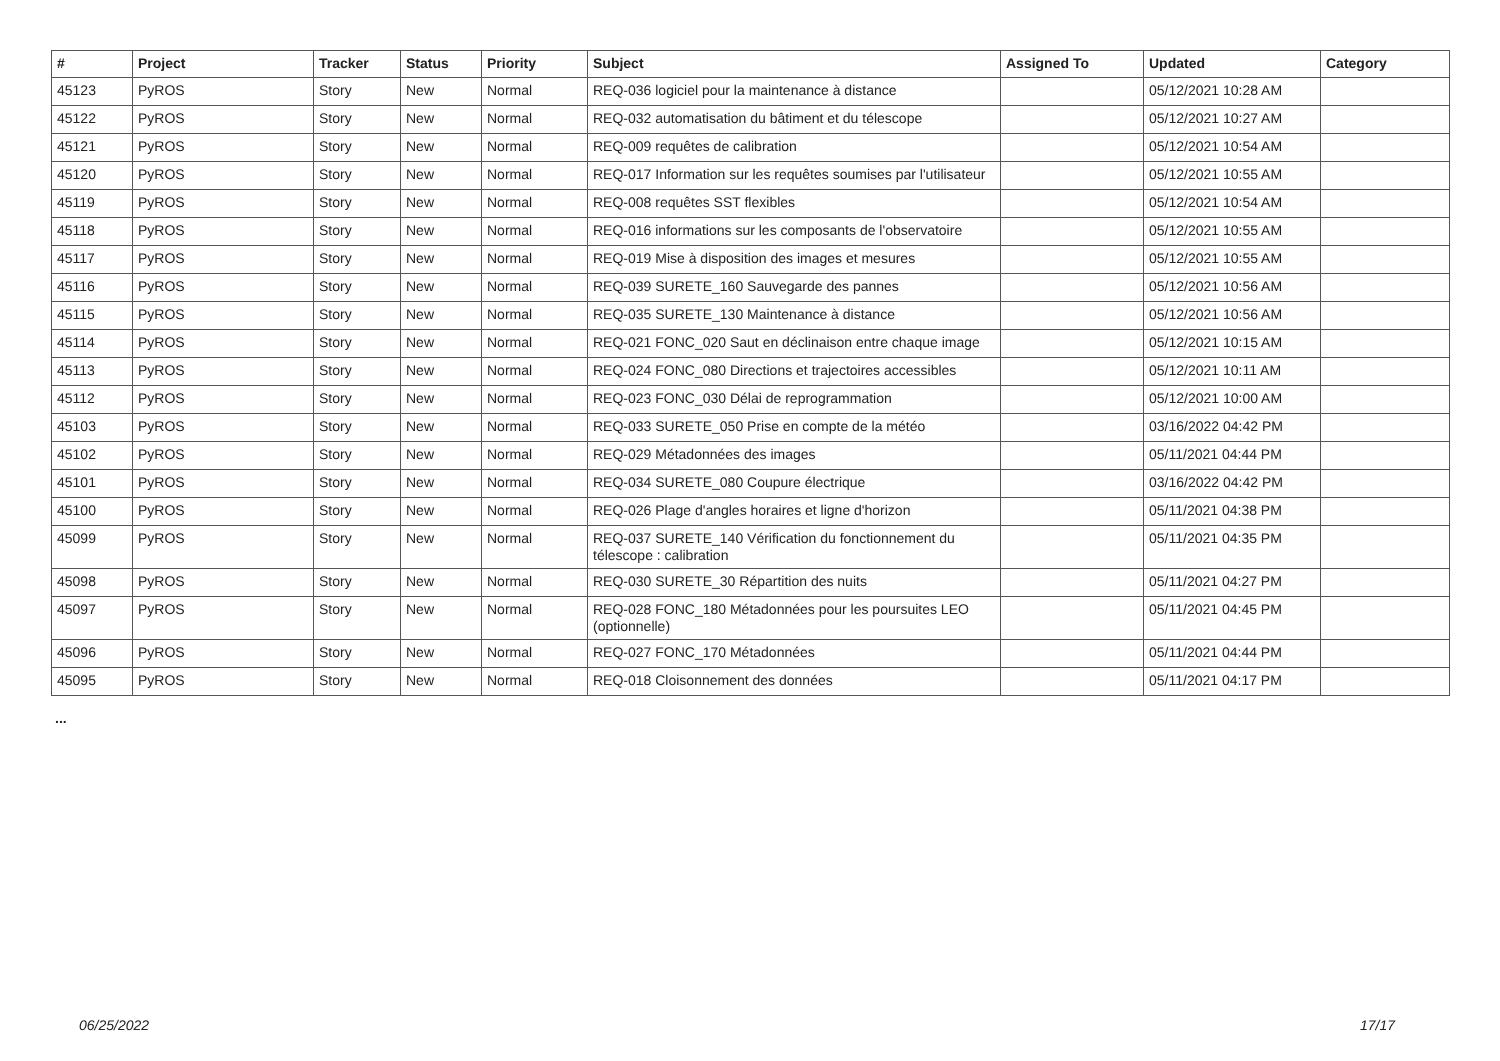| # | Project | Tracker | Status | Priority | Subject | Assigned To | Updated | Category |
| --- | --- | --- | --- | --- | --- | --- | --- | --- |
| 45123 | PyROS | Story | New | Normal | REQ-036 logiciel pour la maintenance à distance | | 05/12/2021 10:28 AM | |
| 45122 | PyROS | Story | New | Normal | REQ-032 automatisation du bâtiment et du télescope | | 05/12/2021 10:27 AM | |
| 45121 | PyROS | Story | New | Normal | REQ-009 requêtes de calibration | | 05/12/2021 10:54 AM | |
| 45120 | PyROS | Story | New | Normal | REQ-017 Information sur les requêtes soumises par l'utilisateur | | 05/12/2021 10:55 AM | |
| 45119 | PyROS | Story | New | Normal | REQ-008 requêtes SST flexibles | | 05/12/2021 10:54 AM | |
| 45118 | PyROS | Story | New | Normal | REQ-016 informations sur les composants de l'observatoire | | 05/12/2021 10:55 AM | |
| 45117 | PyROS | Story | New | Normal | REQ-019 Mise à disposition des images et mesures | | 05/12/2021 10:55 AM | |
| 45116 | PyROS | Story | New | Normal | REQ-039 SURETE_160 Sauvegarde des pannes | | 05/12/2021 10:56 AM | |
| 45115 | PyROS | Story | New | Normal | REQ-035 SURETE_130 Maintenance à distance | | 05/12/2021 10:56 AM | |
| 45114 | PyROS | Story | New | Normal | REQ-021 FONC_020 Saut en déclinaison entre chaque image | | 05/12/2021 10:15 AM | |
| 45113 | PyROS | Story | New | Normal | REQ-024 FONC_080 Directions et trajectoires accessibles | | 05/12/2021 10:11 AM | |
| 45112 | PyROS | Story | New | Normal | REQ-023 FONC_030 Délai de reprogrammation | | 05/12/2021 10:00 AM | |
| 45103 | PyROS | Story | New | Normal | REQ-033 SURETE_050 Prise en compte de la météo | | 03/16/2022 04:42 PM | |
| 45102 | PyROS | Story | New | Normal | REQ-029 Métadonnées des images | | 05/11/2021 04:44 PM | |
| 45101 | PyROS | Story | New | Normal | REQ-034 SURETE_080 Coupure électrique | | 03/16/2022 04:42 PM | |
| 45100 | PyROS | Story | New | Normal | REQ-026 Plage d'angles horaires et ligne d'horizon | | 05/11/2021 04:38 PM | |
| 45099 | PyROS | Story | New | Normal | REQ-037 SURETE_140 Vérification du fonctionnement du télescope : calibration | | 05/11/2021 04:35 PM | |
| 45098 | PyROS | Story | New | Normal | REQ-030 SURETE_30 Répartition des nuits | | 05/11/2021 04:27 PM | |
| 45097 | PyROS | Story | New | Normal | REQ-028 FONC_180 Métadonnées pour les poursuites LEO (optionnelle) | | 05/11/2021 04:45 PM | |
| 45096 | PyROS | Story | New | Normal | REQ-027 FONC_170 Métadonnées | | 05/11/2021 04:44 PM | |
| 45095 | PyROS | Story | New | Normal | REQ-018 Cloisonnement des données | | 05/11/2021 04:17 PM | |
...
06/25/2022 17/17